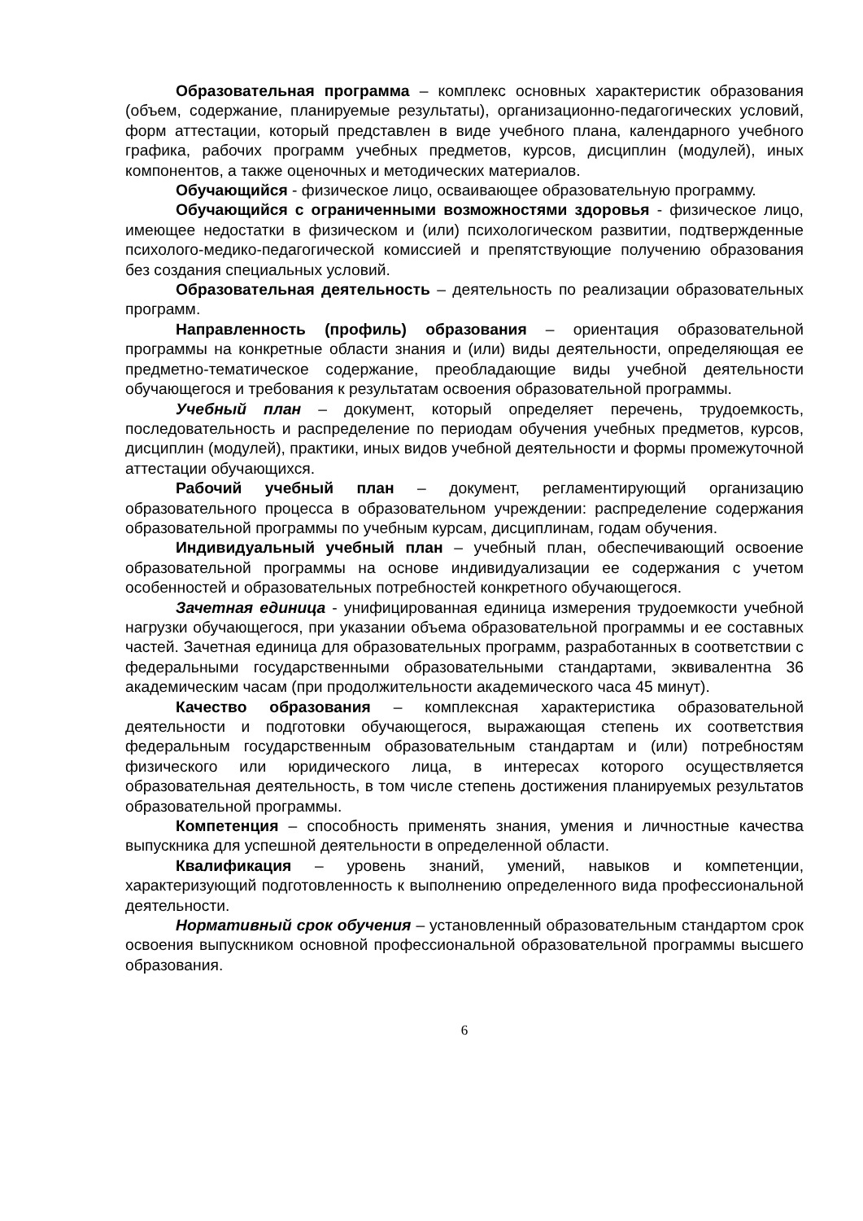Образовательная программа – комплекс основных характеристик образования (объем, содержание, планируемые результаты), организационно-педагогических условий, форм аттестации, который представлен в виде учебного плана, календарного учебного графика, рабочих программ учебных предметов, курсов, дисциплин (модулей), иных компонентов, а также оценочных и методических материалов.
Обучающийся - физическое лицо, осваивающее образовательную программу.
Обучающийся с ограниченными возможностями здоровья - физическое лицо, имеющее недостатки в физическом и (или) психологическом развитии, подтвержденные психолого-медико-педагогической комиссией и препятствующие получению образования без создания специальных условий.
Образовательная деятельность – деятельность по реализации образовательных программ.
Направленность (профиль) образования – ориентация образовательной программы на конкретные области знания и (или) виды деятельности, определяющая ее предметно-тематическое содержание, преобладающие виды учебной деятельности обучающегося и требования к результатам освоения образовательной программы.
Учебный план – документ, который определяет перечень, трудоемкость, последовательность и распределение по периодам обучения учебных предметов, курсов, дисциплин (модулей), практики, иных видов учебной деятельности и формы промежуточной аттестации обучающихся.
Рабочий учебный план – документ, регламентирующий организацию образовательного процесса в образовательном учреждении: распределение содержания образовательной программы по учебным курсам, дисциплинам, годам обучения.
Индивидуальный учебный план – учебный план, обеспечивающий освоение образовательной программы на основе индивидуализации ее содержания с учетом особенностей и образовательных потребностей конкретного обучающегося.
Зачетная единица - унифицированная единица измерения трудоемкости учебной нагрузки обучающегося, при указании объема образовательной программы и ее составных частей. Зачетная единица для образовательных программ, разработанных в соответствии с федеральными государственными образовательными стандартами, эквивалентна 36 академическим часам (при продолжительности академического часа 45 минут).
Качество образования – комплексная характеристика образовательной деятельности и подготовки обучающегося, выражающая степень их соответствия федеральным государственным образовательным стандартам и (или) потребностям физического или юридического лица, в интересах которого осуществляется образовательная деятельность, в том числе степень достижения планируемых результатов образовательной программы.
Компетенция – способность применять знания, умения и личностные качества выпускника для успешной деятельности в определенной области.
Квалификация – уровень знаний, умений, навыков и компетенции, характеризующий подготовленность к выполнению определенного вида профессиональной деятельности.
Нормативный срок обучения – установленный образовательным стандартом срок освоения выпускником основной профессиональной образовательной программы высшего образования.
6